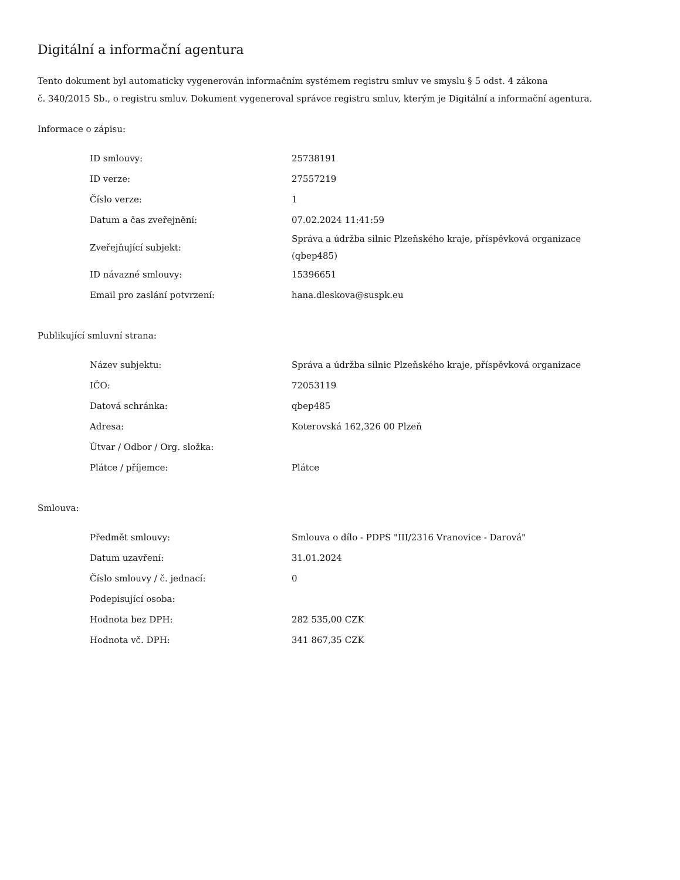Digitální a informační agentura
Tento dokument byl automaticky vygenerován informačním systémem registru smluv ve smyslu § 5 odst. 4 zákona
č. 340/2015 Sb., o registru smluv. Dokument vygeneroval správce registru smluv, kterým je Digitální a informační agentura.
Informace o zápisu:
| ID smlouvy: | 25738191 |
| ID verze: | 27557219 |
| Číslo verze: | 1 |
| Datum a čas zveřejnění: | 07.02.2024 11:41:59 |
| Zveřejňující subjekt: | Správa a údržba silnic Plzeňského kraje, příspěvková organizace (qbep485) |
| ID návazné smlouvy: | 15396651 |
| Email pro zaslání potvrzení: | hana.dleskova@suspk.eu |
Publikující smluvní strana:
| Název subjektu: | Správa a údržba silnic Plzeňského kraje, příspěvková organizace |
| IČO: | 72053119 |
| Datová schránka: | qbep485 |
| Adresa: | Koterovská 162,326 00 Plzeň |
| Útvar / Odbor / Org. složka: | |
| Plátce / příjemce: | Plátce |
Smlouva:
| Předmět smlouvy: | Smlouva o dílo - PDPS "III/2316 Vranovice - Darová" |
| Datum uzavření: | 31.01.2024 |
| Číslo smlouvy / č. jednací: | 0 |
| Podepisující osoba: | |
| Hodnota bez DPH: | 282 535,00 CZK |
| Hodnota vč. DPH: | 341 867,35 CZK |